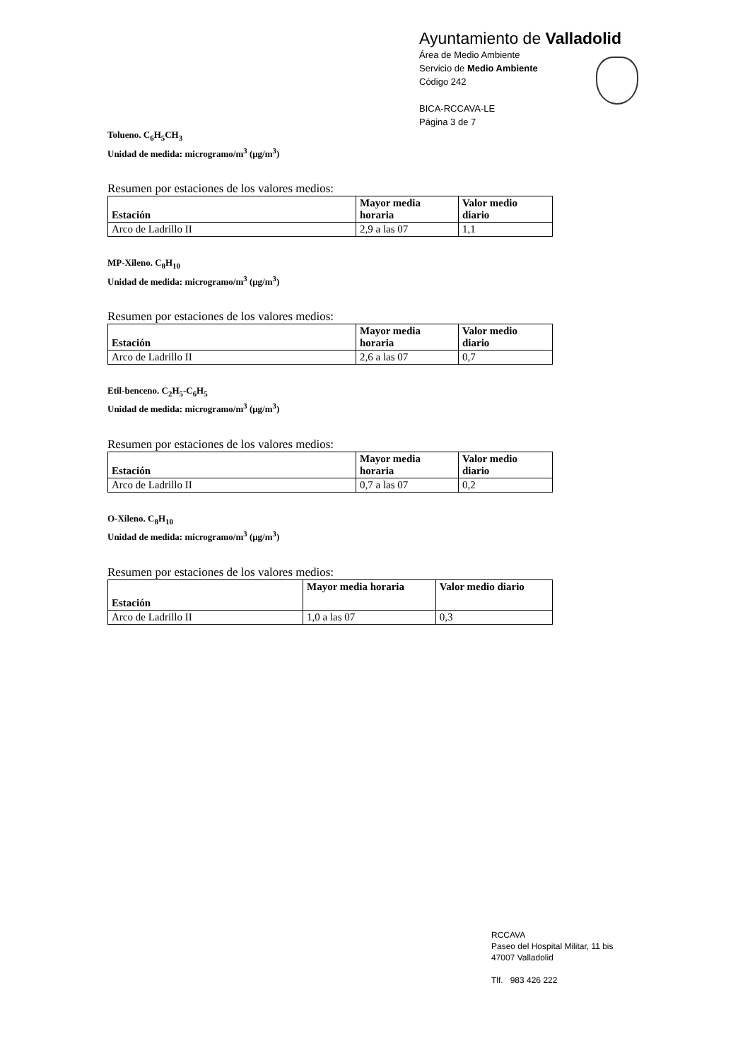Ayuntamiento de Valladolid
Área de Medio Ambiente
Servicio de Medio Ambiente
Código 242
BICA-RCCAVA-LE
Página 3 de 7
Tolueno. C<sub>6</sub>H<sub>5</sub>CH<sub>3</sub>
Unidad de medida: microgramo/m<sup>3</sup> (μg/m<sup>3</sup>)
Resumen por estaciones de los valores medios:
| Estación | Mayor media horaria | Valor medio diario |
| --- | --- | --- |
| Arco de Ladrillo II | 2,9 a las 07 | 1,1 |
MP-Xileno. C<sub>8</sub>H<sub>10</sub>
Unidad de medida: microgramo/m<sup>3</sup> (μg/m<sup>3</sup>)
Resumen por estaciones de los valores medios:
| Estación | Mayor media horaria | Valor medio diario |
| --- | --- | --- |
| Arco de Ladrillo II | 2,6 a las 07 | 0,7 |
Etil-benceno. C<sub>2</sub>H<sub>5</sub>-C<sub>6</sub>H<sub>5</sub>
Unidad de medida: microgramo/m<sup>3</sup> (μg/m<sup>3</sup>)
Resumen por estaciones de los valores medios:
| Estación | Mayor media horaria | Valor medio diario |
| --- | --- | --- |
| Arco de Ladrillo II | 0,7 a las 07 | 0,2 |
O-Xileno. C<sub>8</sub>H<sub>10</sub>
Unidad de medida: microgramo/m<sup>3</sup> (μg/m<sup>3</sup>)
Resumen por estaciones de los valores medios:
| Estación | Mayor media horaria | Valor medio diario |
| --- | --- | --- |
| Arco de Ladrillo II | 1,0 a las 07 | 0,3 |
RCCAVA
Paseo del Hospital Militar, 11 bis
47007 Valladolid
Tlf. 983 426 222